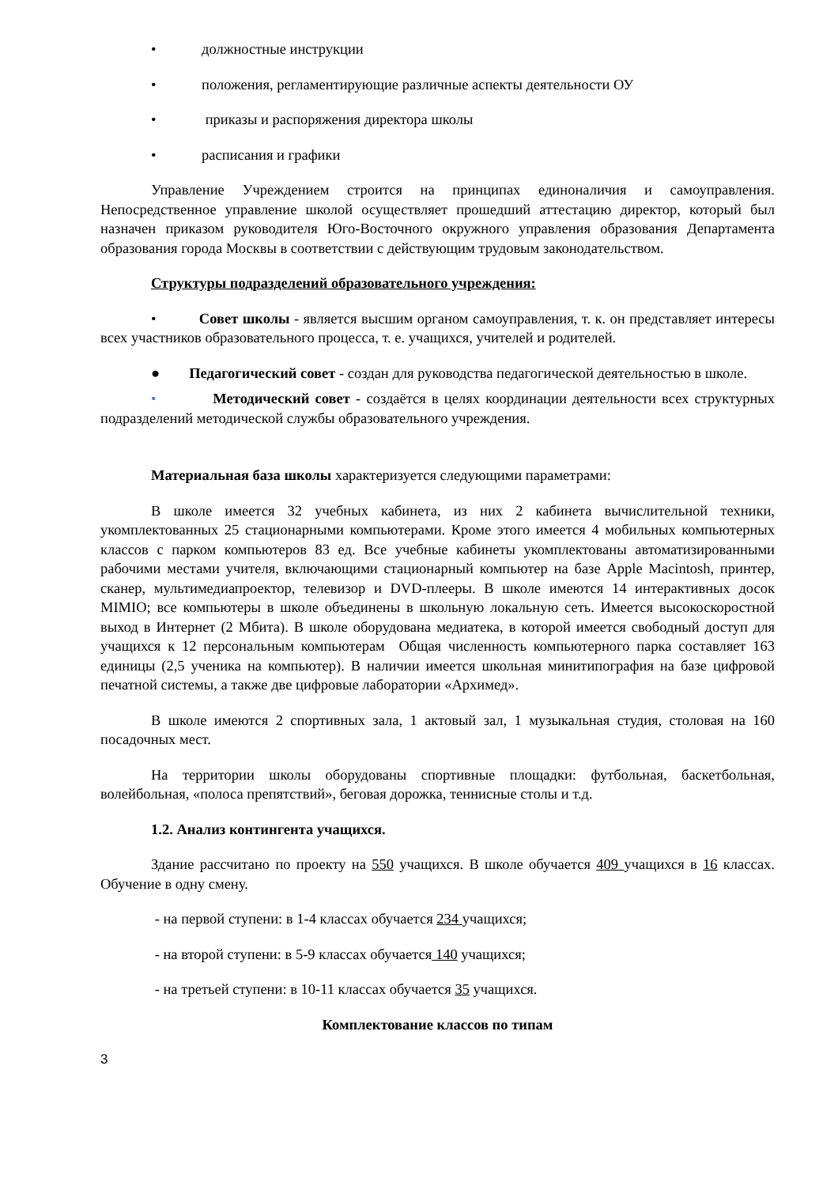• должностные инструкции
• положения, регламентирующие различные аспекты деятельности ОУ
• приказы и распоряжения директора школы
• расписания и графики
Управление Учреждением строится на принципах единоналичия и самоуправления. Непосредственное управление школой осуществляет прошедший аттестацию директор, который был назначен приказом руководителя Юго-Восточного окружного управления образования Департамента образования города Москвы в соответствии с действующим трудовым законодательством.
Структуры подразделений образовательного учреждения:
• Совет школы - является высшим органом самоуправления, т. к. он представляет интересы всех участников образовательного процесса, т. е. учащихся, учителей и родителей.
● Педагогический совет - создан для руководства педагогической деятельностью в школе.
• Методический совет - создаётся в целях координации деятельности всех структурных подразделений методической службы образовательного учреждения.
Материальная база школы характеризуется следующими параметрами:
В школе имеется 32 учебных кабинета, из них 2 кабинета вычислительной техники, укомплектованных 25 стационарными компьютерами. Кроме этого имеется 4 мобильных компьютерных классов с парком компьютеров 83 ед. Все учебные кабинеты укомплектованы автоматизированными рабочими местами учителя, включающими стационарный компьютер на базе Apple Macintosh, принтер, сканер, мультимедиапроектор, телевизор и DVD-плееры. В школе имеются 14 интерактивных досок MIMIO; все компьютеры в школе объединены в школьную локальную сеть. Имеется высокоскоростной выход в Интернет (2 Мбита). В школе оборудована медиатека, в которой имеется свободный доступ для учащихся к 12 персональным компьютерам Общая численность компьютерного парка составляет 163 единицы (2,5 ученика на компьютер). В наличии имеется школьная минитипография на базе цифровой печатной системы, а также две цифровые лаборатории «Архимед».
В школе имеются 2 спортивных зала, 1 актовый зал, 1 музыкальная студия, столовая на 160 посадочных мест.
На территории школы оборудованы спортивные площадки: футбольная, баскетбольная, волейбольная, «полоса препятствий», беговая дорожка, теннисные столы и т.д.
1.2. Анализ контингента учащихся.
Здание рассчитано по проекту на 550 учащихся. В школе обучается 409 учащихся в 16 классах. Обучение в одну смену.
- на первой ступени: в 1-4 классах обучается 234 учащихся;
- на второй ступени: в 5-9 классах обучается 140 учащихся;
- на третьей ступени: в 10-11 классах обучается 35 учащихся.
Комплектование классов по типам
3